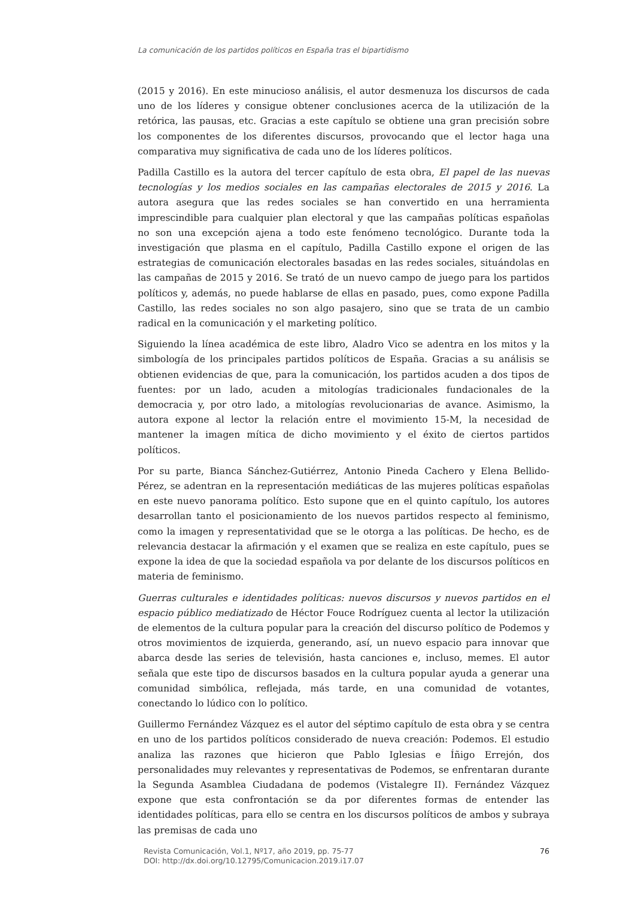La comunicación de los partidos políticos en España tras el bipartidismo
(2015 y 2016). En este minucioso análisis, el autor desmenuza los discursos de cada uno de los líderes y consigue obtener conclusiones acerca de la utilización de la retórica, las pausas, etc. Gracias a este capítulo se obtiene una gran precisión sobre los componentes de los diferentes discursos, provocando que el lector haga una comparativa muy significativa de cada uno de los líderes políticos.
Padilla Castillo es la autora del tercer capítulo de esta obra, El papel de las nuevas tecnologías y los medios sociales en las campañas electorales de 2015 y 2016. La autora asegura que las redes sociales se han convertido en una herramienta imprescindible para cualquier plan electoral y que las campañas políticas españolas no son una excepción ajena a todo este fenómeno tecnológico. Durante toda la investigación que plasma en el capítulo, Padilla Castillo expone el origen de las estrategias de comunicación electorales basadas en las redes sociales, situándolas en las campañas de 2015 y 2016. Se trató de un nuevo campo de juego para los partidos políticos y, además, no puede hablarse de ellas en pasado, pues, como expone Padilla Castillo, las redes sociales no son algo pasajero, sino que se trata de un cambio radical en la comunicación y el marketing político.
Siguiendo la línea académica de este libro, Aladro Vico se adentra en los mitos y la simbología de los principales partidos políticos de España. Gracias a su análisis se obtienen evidencias de que, para la comunicación, los partidos acuden a dos tipos de fuentes: por un lado, acuden a mitologías tradicionales fundacionales de la democracia y, por otro lado, a mitologías revolucionarias de avance. Asimismo, la autora expone al lector la relación entre el movimiento 15-M, la necesidad de mantener la imagen mítica de dicho movimiento y el éxito de ciertos partidos políticos.
Por su parte, Bianca Sánchez-Gutiérrez, Antonio Pineda Cachero y Elena Bellido-Pérez, se adentran en la representación mediáticas de las mujeres políticas españolas en este nuevo panorama político. Esto supone que en el quinto capítulo, los autores desarrollan tanto el posicionamiento de los nuevos partidos respecto al feminismo, como la imagen y representatividad que se le otorga a las políticas. De hecho, es de relevancia destacar la afirmación y el examen que se realiza en este capítulo, pues se expone la idea de que la sociedad española va por delante de los discursos políticos en materia de feminismo.
Guerras culturales e identidades políticas: nuevos discursos y nuevos partidos en el espacio público mediatizado de Héctor Fouce Rodríguez cuenta al lector la utilización de elementos de la cultura popular para la creación del discurso político de Podemos y otros movimientos de izquierda, generando, así, un nuevo espacio para innovar que abarca desde las series de televisión, hasta canciones e, incluso, memes. El autor señala que este tipo de discursos basados en la cultura popular ayuda a generar una comunidad simbólica, reflejada, más tarde, en una comunidad de votantes, conectando lo lúdico con lo político.
Guillermo Fernández Vázquez es el autor del séptimo capítulo de esta obra y se centra en uno de los partidos políticos considerado de nueva creación: Podemos. El estudio analiza las razones que hicieron que Pablo Iglesias e Íñigo Errejón, dos personalidades muy relevantes y representativas de Podemos, se enfrentaran durante la Segunda Asamblea Ciudadana de podemos (Vistalegre II). Fernández Vázquez expone que esta confrontación se da por diferentes formas de entender las identidades políticas, para ello se centra en los discursos políticos de ambos y subraya las premisas de cada uno
76 Revista Comunicación, Vol.1, Nº17, año 2019, pp. 75-77
DOI: http://dx.doi.org/10.12795/Comunicacion.2019.i17.07